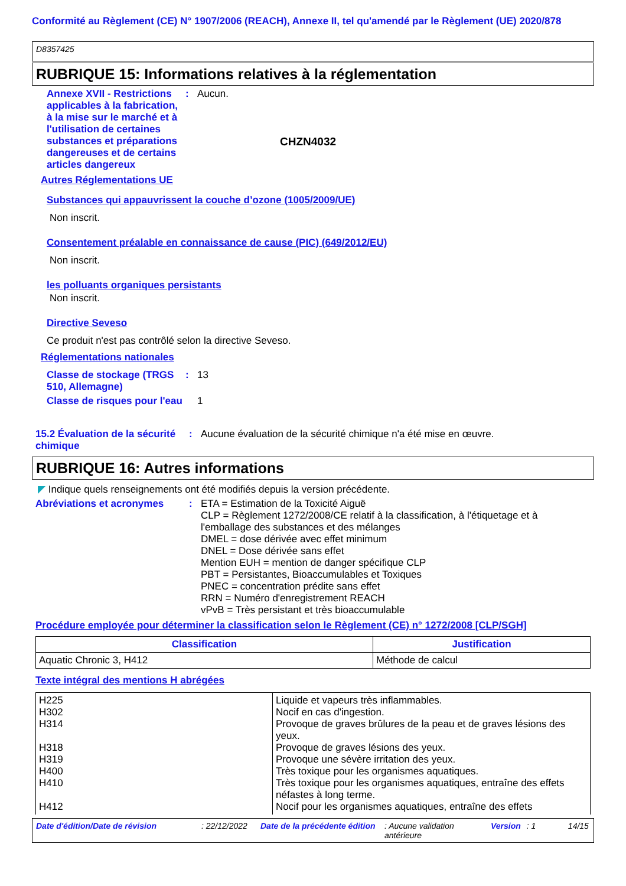Conformité au Règlement (CE) N° 1907/2006 (REACH), Annexe II, tel qu'amendé par le Règlement (UE) 2020/878
D8357425
RUBRIQUE 15: Informations relatives à la réglementation
Annexe XVII - Restrictions applicables à la fabrication, à la mise sur le marché et à l'utilisation de certaines substances et préparations dangereuses et de certains articles dangereux
: Aucun.
CHZN4032
Autres Réglementations UE
Substances qui appauvrissent la couche d’ozone (1005/2009/UE)
Non inscrit.
Consentement préalable en connaissance de cause (PIC) (649/2012/EU)
Non inscrit.
les polluants organiques persistants
Non inscrit.
Directive Seveso
Ce produit n'est pas contrôlé selon la directive Seveso.
Réglementations nationales
Classe de stockage (TRGS 510, Allemagne)
: 13
Classe de risques pour l'eau
1
15.2 Évaluation de la sécurité chimique
: Aucune évaluation de la sécurité chimique n'a été mise en œuvre.
RUBRIQUE 16: Autres informations
◤ Indique quels renseignements ont été modifiés depuis la version précédente.
Abréviations et acronymes : ETA = Estimation de la Toxicité Aiguë
CLP = Règlement 1272/2008/CE relatif à la classification, à l'étiquetage et à l'emballage des substances et des mélanges
DMEL = dose dérivée avec effet minimum
DNEL = Dose dérivée sans effet
Mention EUH = mention de danger spécifique CLP
PBT = Persistantes, Bioaccumulables et Toxiques
PNEC = concentration prédite sans effet
RRN = Numéro d'enregistrement REACH
vPvB = Très persistant et très bioaccumulable
Procédure employée pour déterminer la classification selon le Règlement (CE) n° 1272/2008 [CLP/SGH]
| Classification | Justification |
| --- | --- |
| Aquatic Chronic 3, H412 | Méthode de calcul |
Texte intégral des mentions H abrégées
| H225 H302 H314 H318 H319 H400 H410 H412 | Liquide et vapeurs très inflammables. Nocif en cas d'ingestion. Provoque de graves brûlures de la peau et de graves lésions des yeux. Provoque de graves lésions des yeux. Provoque une sévère irritation des yeux. Très toxique pour les organismes aquatiques. Très toxique pour les organismes aquatiques, entraîne des effets néfastes à long terme. Nocif pour les organismes aquatiques, entraîne des effets |
Date d'édition/Date de révision: 22/12/2022 Date de la précédente édition: Aucune validation antérieure Version: 1 14/15